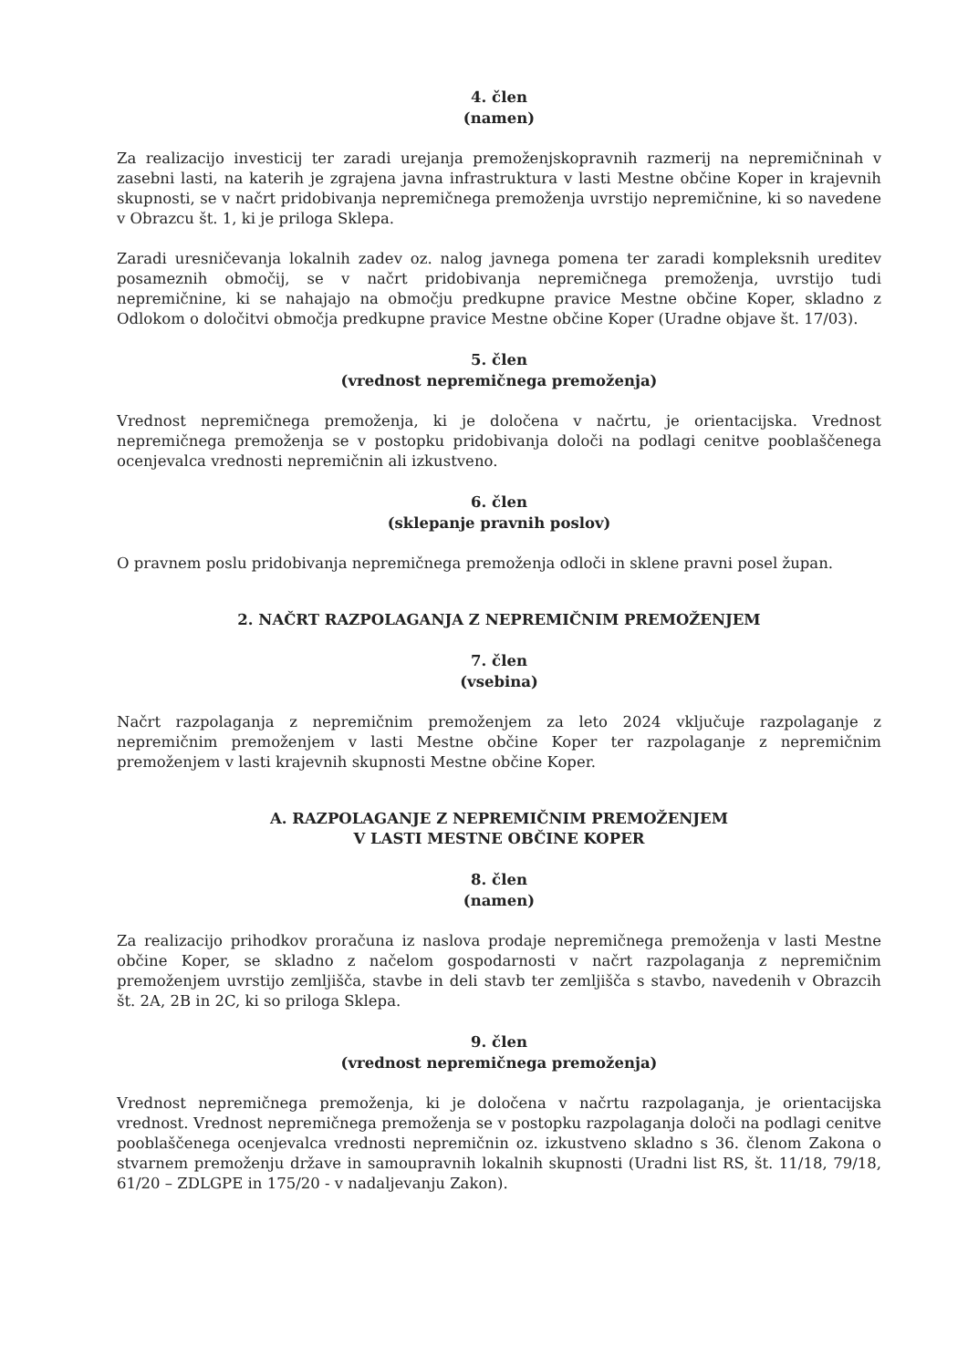4. člen
(namen)
Za realizacijo investicij ter zaradi urejanja premoženjskopravnih razmerij na nepremičninah v zasebni lasti, na katerih je zgrajena javna infrastruktura v lasti Mestne občine Koper in krajevnih skupnosti, se v načrt pridobivanja nepremičnega premoženja uvrstijo nepremičnine, ki so navedene v Obrazcu št. 1, ki je priloga Sklepa.
Zaradi uresničevanja lokalnih zadev oz. nalog javnega pomena ter zaradi kompleksnih ureditev posameznih območij, se v načrt pridobivanja nepremičnega premoženja, uvrstijo tudi nepremičnine, ki se nahajajo na območju predkupne pravice Mestne občine Koper, skladno z Odlokom o določitvi območja predkupne pravice Mestne občine Koper (Uradne objave št. 17/03).
5. člen
(vrednost nepremičnega premoženja)
Vrednost nepremičnega premoženja, ki je določena v načrtu, je orientacijska. Vrednost nepremičnega premoženja se v postopku pridobivanja določi na podlagi cenitve pooblaščenega ocenjevalca vrednosti nepremičnin ali izkustveno.
6. člen
(sklepanje pravnih poslov)
O pravnem poslu pridobivanja nepremičnega premoženja odloči in sklene pravni posel župan.
2. NAČRT RAZPOLAGANJA Z NEPREMIČNIM PREMOŽENJEM
7. člen
(vsebina)
Načrt razpolaganja z nepremičnim premoženjem za leto 2024 vključuje razpolaganje z nepremičnim premoženjem v lasti Mestne občine Koper ter razpolaganje z nepremičnim premoženjem v lasti krajevnih skupnosti Mestne občine Koper.
A. RAZPOLAGANJE Z NEPREMIČNIM PREMOŽENJEM
V LASTI MESTNE OBČINE KOPER
8. člen
(namen)
Za realizacijo prihodkov proračuna iz naslova prodaje nepremičnega premoženja v lasti Mestne občine Koper, se skladno z načelom gospodarnosti v načrt razpolaganja z nepremičnim premoženjem uvrstijo zemljišča, stavbe in deli stavb ter zemljišča s stavbo, navedenih v Obrazcih št. 2A, 2B in 2C, ki so priloga Sklepa.
9. člen
(vrednost nepremičnega premoženja)
Vrednost nepremičnega premoženja, ki je določena v načrtu razpolaganja, je orientacijska vrednost. Vrednost nepremičnega premoženja se v postopku razpolaganja določi na podlagi cenitve pooblaščenega ocenjevalca vrednosti nepremičnin oz. izkustveno skladno s 36. členom Zakona o stvarnem premoženju države in samoupravnih lokalnih skupnosti (Uradni list RS, št. 11/18, 79/18, 61/20 – ZDLGPE in 175/20 - v nadaljevanju Zakon).